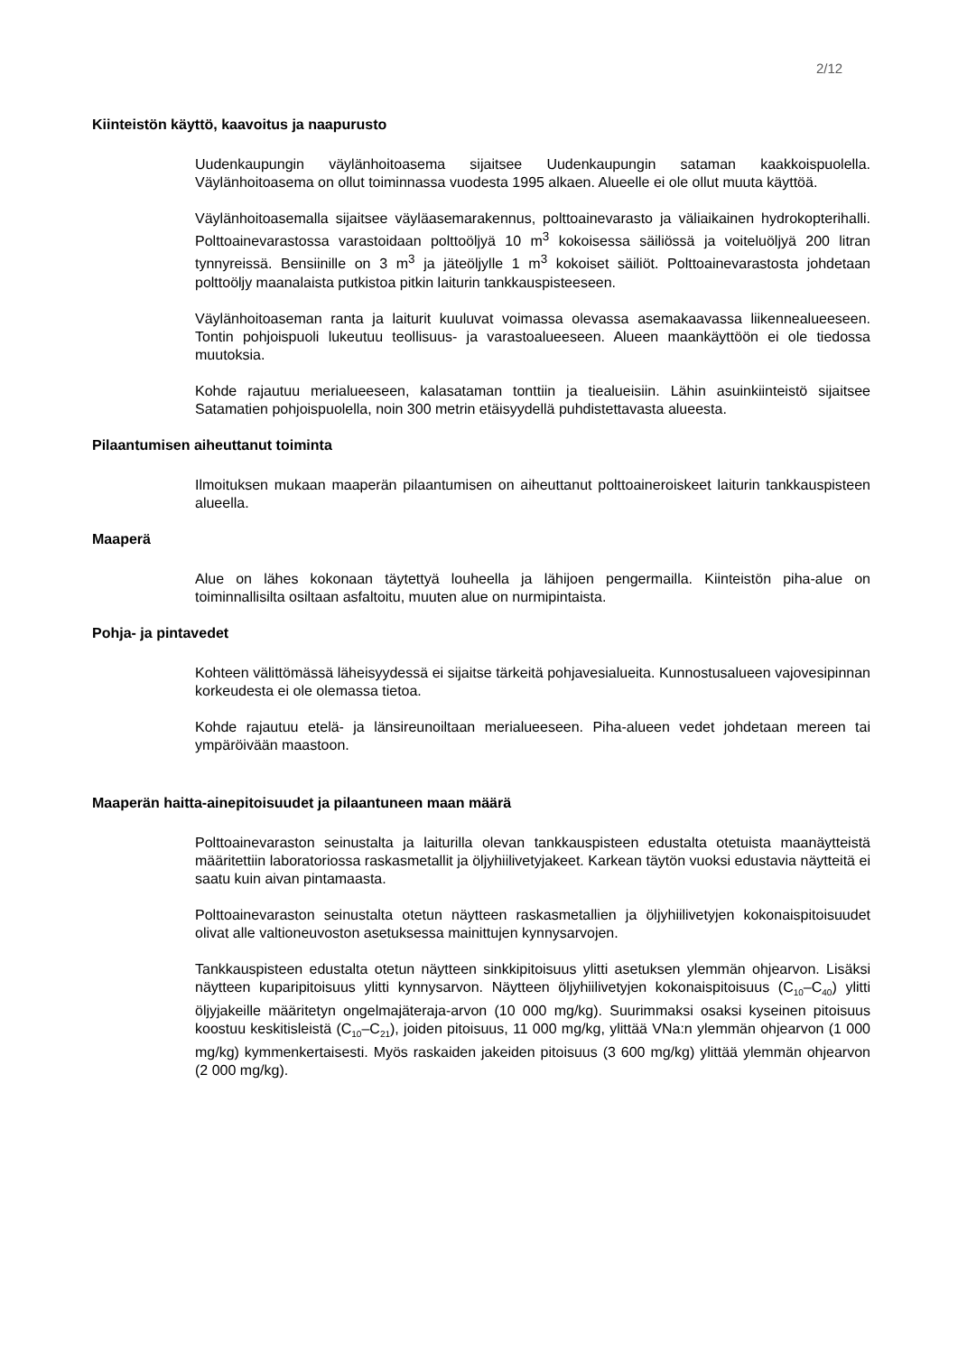2/12
Kiinteistön käyttö, kaavoitus ja naapurusto
Uudenkaupungin väylänhoitoasema sijaitsee Uudenkaupungin sataman kaakkoispuolella. Väylänhoitoasema on ollut toiminnassa vuodesta 1995 alkaen. Alueelle ei ole ollut muuta käyttöä.
Väylänhoitoasemalla sijaitsee väyläasemarakennus, polttoainevarasto ja väliaikainen hydrokopterihalli. Polttoainevarastossa varastoidaan polttoöljyä 10 m<sup>3</sup> kokoisessa säiliössä ja voiteluöljyä 200 litran tynnyreissä. Bensiinille on 3 m<sup>3</sup> ja jäteöljylle 1 m<sup>3</sup> kokoiset säiliöt. Polttoainevarastosta johdetaan polttoöljy maanalaista putkistoa pitkin laiturin tankkauspisteeseen.
Väylänhoitoaseman ranta ja laiturit kuuluvat voimassa olevassa asemakaavassa liikennealueeseen. Tontin pohjoispuoli lukeutuu teollisuus- ja varastoalueeseen. Alueen maankäyttöön ei ole tiedossa muutoksia.
Kohde rajautuu merialueeseen, kalasataman tonttiin ja tiealueisiin. Lähin asuinkiinteistö sijaitsee Satamatien pohjoispuolella, noin 300 metrin etäisyydellä puhdistettavasta alueesta.
Pilaantumisen aiheuttanut toiminta
Ilmoituksen mukaan maaperän pilaantumisen on aiheuttanut polttoaineroiskeet laiturin tankkauspisteen alueella.
Maaperä
Alue on lähes kokonaan täytettyä louheella ja lähijoen pengermailla. Kiinteistön piha-alue on toiminnallisilta osiltaan asfaltoitu, muuten alue on nurmipintaista.
Pohja- ja pintavedet
Kohteen välittömässä läheisyydessä ei sijaitse tärkeitä pohjavesialueita. Kunnostusalueen vajovesipinnan korkeudesta ei ole olemassa tietoa.
Kohde rajautuu etelä- ja länsireunoiltaan merialueeseen. Piha-alueen vedet johdetaan mereen tai ympäröivään maastoon.
Maaperän haitta-ainepitoisuudet ja pilaantuneen maan määrä
Polttoainevaraston seinustalta ja laiturilla olevan tankkauspisteen edustalta otetuista maanäytteistä määritettiin laboratoriossa raskasmetallit ja öljyhiilivetyjakeet. Karkean täytön vuoksi edustavia näytteitä ei saatu kuin aivan pintamaasta.
Polttoainevaraston seinustalta otetun näytteen raskasmetallien ja öljyhiilivetyjen kokonaispitoisuudet olivat alle valtioneuvoston asetuksessa mainittujen kynnysarvojen.
Tankkauspisteen edustalta otetun näytteen sinkkipitoisuus ylitti asetuksen ylemmän ohjearvon. Lisäksi näytteen kuparipitoisuus ylitti kynnysarvon. Näytteen öljyhiilivetyjen kokonaispitoisuus (C<sub>10</sub>–C<sub>40</sub>) ylitti öljyjakeille määritetyn ongelmajäteraja-arvon (10 000 mg/kg). Suurimmaksi osaksi kyseinen pitoisuus koostuu keskitisleistä (C<sub>10</sub>–C<sub>21</sub>), joiden pitoisuus, 11 000 mg/kg, ylittää VNa:n ylemmän ohjearvon (1 000 mg/kg) kymmenkertaisesti. Myös raskaiden jakeiden pitoisuus (3 600 mg/kg) ylittää ylemmän ohjearvon (2 000 mg/kg).